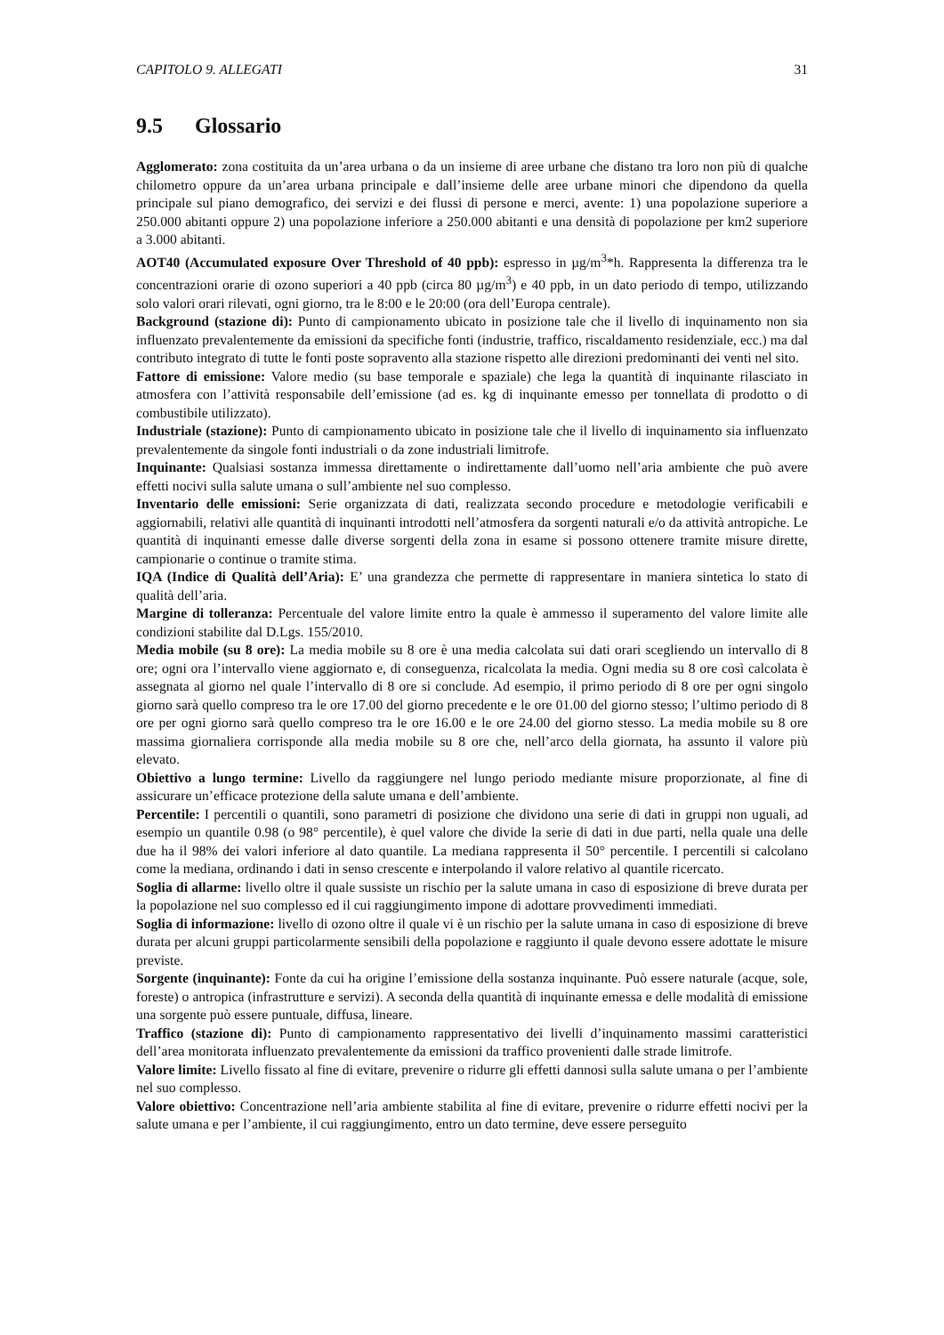CAPITOLO 9. ALLEGATI 31
9.5 Glossario
Agglomerato: zona costituita da un’area urbana o da un insieme di aree urbane che distano tra loro non più di qualche chilometro oppure da un’area urbana principale e dall’insieme delle aree urbane minori che dipendono da quella principale sul piano demografico, dei servizi e dei flussi di persone e merci, avente: 1) una popolazione superiore a 250.000 abitanti oppure 2) una popolazione inferiore a 250.000 abitanti e una densità di popolazione per km2 superiore a 3.000 abitanti.
AOT40 (Accumulated exposure Over Threshold of 40 ppb): espresso in µg/m<sup>3</sup>*h. Rappresenta la differenza tra le concentrazioni orarie di ozono superiori a 40 ppb (circa 80 µg/m<sup>3</sup>) e 40 ppb, in un dato periodo di tempo, utilizzando solo valori orari rilevati, ogni giorno, tra le 8:00 e le 20:00 (ora dell’Europa centrale).
Background (stazione di): Punto di campionamento ubicato in posizione tale che il livello di inquinamento non sia influenzato prevalentemente da emissioni da specifiche fonti (industrie, traffico, riscaldamento residenziale, ecc.) ma dal contributo integrato di tutte le fonti poste sopravento alla stazione rispetto alle direzioni predominanti dei venti nel sito.
Fattore di emissione: Valore medio (su base temporale e spaziale) che lega la quantità di inquinante rilasciato in atmosfera con l’attività responsabile dell’emissione (ad es. kg di inquinante emesso per tonnellata di prodotto o di combustibile utilizzato).
Industriale (stazione): Punto di campionamento ubicato in posizione tale che il livello di inquinamento sia influenzato prevalentemente da singole fonti industriali o da zone industriali limitrofe.
Inquinante: Qualsiasi sostanza immessa direttamente o indirettamente dall’uomo nell’aria ambiente che può avere effetti nocivi sulla salute umana o sull’ambiente nel suo complesso.
Inventario delle emissioni: Serie organizzata di dati, realizzata secondo procedure e metodologie verificabili e aggiornabili, relativi alle quantità di inquinanti introdotti nell’atmosfera da sorgenti naturali e/o da attività antropiche. Le quantità di inquinanti emesse dalle diverse sorgenti della zona in esame si possono ottenere tramite misure dirette, campionarie o continue o tramite stima.
IQA (Indice di Qualità dell’Aria): E’ una grandezza che permette di rappresentare in maniera sintetica lo stato di qualità dell’aria.
Margine di tolleranza: Percentuale del valore limite entro la quale è ammesso il superamento del valore limite alle condizioni stabilite dal D.Lgs. 155/2010.
Media mobile (su 8 ore): La media mobile su 8 ore è una media calcolata sui dati orari scegliendo un intervallo di 8 ore; ogni ora l’intervallo viene aggiornato e, di conseguenza, ricalcolata la media. Ogni media su 8 ore così calcolata è assegnata al giorno nel quale l’intervallo di 8 ore si conclude. Ad esempio, il primo periodo di 8 ore per ogni singolo giorno sarà quello compreso tra le ore 17.00 del giorno precedente e le ore 01.00 del giorno stesso; l’ultimo periodo di 8 ore per ogni giorno sarà quello compreso tra le ore 16.00 e le ore 24.00 del giorno stesso. La media mobile su 8 ore massima giornaliera corrisponde alla media mobile su 8 ore che, nell’arco della giornata, ha assunto il valore più elevato.
Obiettivo a lungo termine: Livello da raggiungere nel lungo periodo mediante misure proporzionate, al fine di assicurare un’efficace protezione della salute umana e dell’ambiente.
Percentile: I percentili o quantili, sono parametri di posizione che dividono una serie di dati in gruppi non uguali, ad esempio un quantile 0.98 (o 98° percentile), è quel valore che divide la serie di dati in due parti, nella quale una delle due ha il 98% dei valori inferiore al dato quantile. La mediana rappresenta il 50° percentile. I percentili si calcolano come la mediana, ordinando i dati in senso crescente e interpolando il valore relativo al quantile ricercato.
Soglia di allarme: livello oltre il quale sussiste un rischio per la salute umana in caso di esposizione di breve durata per la popolazione nel suo complesso ed il cui raggiungimento impone di adottare provvedimenti immediati.
Soglia di informazione: livello di ozono oltre il quale vi è un rischio per la salute umana in caso di esposizione di breve durata per alcuni gruppi particolarmente sensibili della popolazione e raggiunto il quale devono essere adottate le misure previste.
Sorgente (inquinante): Fonte da cui ha origine l’emissione della sostanza inquinante. Può essere naturale (acque, sole, foreste) o antropica (infrastrutture e servizi). A seconda della quantità di inquinante emessa e delle modalità di emissione una sorgente può essere puntuale, diffusa, lineare.
Traffico (stazione di): Punto di campionamento rappresentativo dei livelli d’inquinamento massimi caratteristici dell’area monitorata influenzato prevalentemente da emissioni da traffico provenienti dalle strade limitrofe.
Valore limite: Livello fissato al fine di evitare, prevenire o ridurre gli effetti dannosi sulla salute umana o per l’ambiente nel suo complesso.
Valore obiettivo: Concentrazione nell’aria ambiente stabilita al fine di evitare, prevenire o ridurre effetti nocivi per la salute umana e per l’ambiente, il cui raggiungimento, entro un dato termine, deve essere perseguito